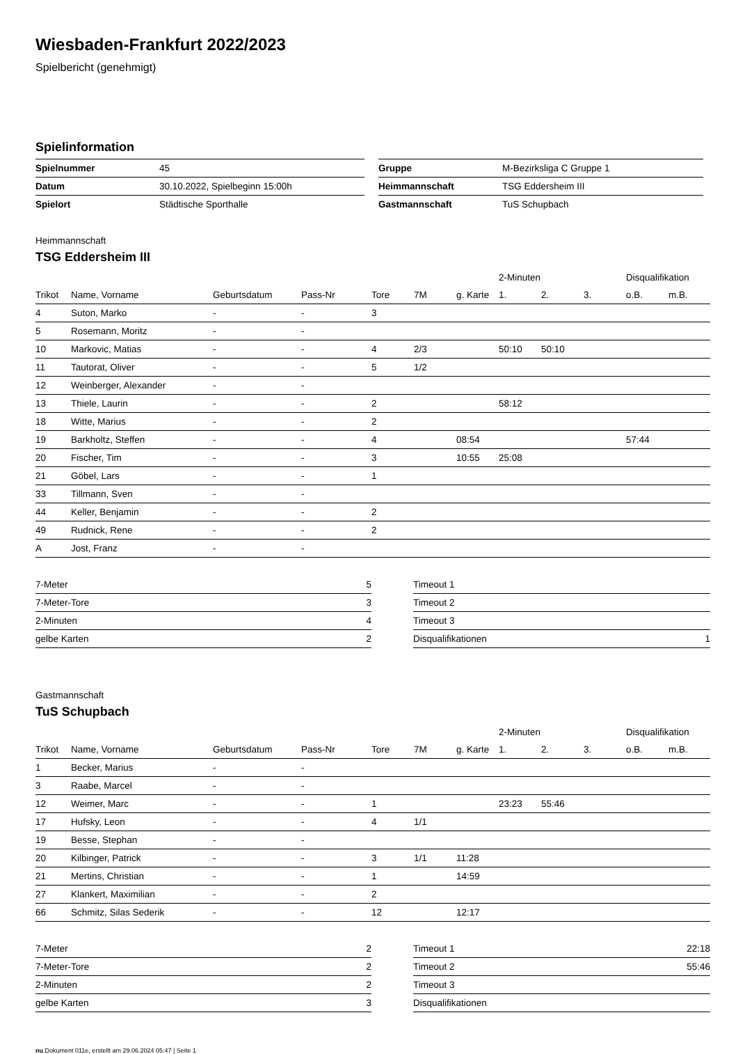Wiesbaden-Frankfurt 2022/2023
Spielbericht (genehmigt)
Spielinformation
| Spielnummer | 45 | | Gruppe | M-Bezirksliga C Gruppe 1 |
| Datum | 30.10.2022, Spielbeginn 15:00h | | Heimmannschaft | TSG Eddersheim III |
| Spielort | Städtische Sporthalle | | Gastmannschaft | TuS Schupbach |
Heimmannschaft
TSG Eddersheim III
| | | | | | | | 2-Minuten | | | Disqualifikation | |
| Trikot | Name, Vorname | Geburtsdatum | Pass-Nr | Tore | 7M | g. Karte | 1. | 2. | 3. | o.B. | m.B. |
| 4 | Suton, Marko | - | - | 3 | | | | | | | |
| 5 | Rosemann, Moritz | - | - | | | | | | | | |
| 10 | Markovic, Matias | - | - | 4 | 2/3 | | 50:10 | 50:10 | | | |
| 11 | Tautorat, Oliver | - | - | 5 | 1/2 | | | | | | |
| 12 | Weinberger, Alexander | - | - | | | | | | | | |
| 13 | Thiele, Laurin | - | - | 2 | | | 58:12 | | | | |
| 18 | Witte, Marius | - | - | 2 | | | | | | | |
| 19 | Barkholtz, Steffen | - | - | 4 | | 08:54 | | | | 57:44 | |
| 20 | Fischer, Tim | - | - | 3 | | 10:55 | 25:08 | | | | |
| 21 | Göbel, Lars | - | - | 1 | | | | | | | |
| 33 | Tillmann, Sven | - | - | | | | | | | | |
| 44 | Keller, Benjamin | - | - | 2 | | | | | | | |
| 49 | Rudnick, Rene | - | - | 2 | | | | | | | |
| A | Jost, Franz | - | - | | | | | | | | |
| 7-Meter | 5 |
| 7-Meter-Tore | 3 |
| 2-Minuten | 4 |
| gelbe Karten | 2 |
| Timeout 1 | |
| Timeout 2 | |
| Timeout 3 | |
| Disqualifikationen | 1 |
Gastmannschaft
TuS Schupbach
| | | | | | | | 2-Minuten | | | Disqualifikation | |
| Trikot | Name, Vorname | Geburtsdatum | Pass-Nr | Tore | 7M | g. Karte | 1. | 2. | 3. | o.B. | m.B. |
| 1 | Becker, Marius | - | - | | | | | | | | |
| 3 | Raabe, Marcel | - | - | | | | | | | | |
| 12 | Weimer, Marc | - | - | 1 | | | 23:23 | 55:46 | | | |
| 17 | Hufsky, Leon | - | - | 4 | 1/1 | | | | | | |
| 19 | Besse, Stephan | - | - | | | | | | | | |
| 20 | Kilbinger, Patrick | - | - | 3 | 1/1 | 11:28 | | | | | |
| 21 | Mertins, Christian | - | - | 1 | | 14:59 | | | | | |
| 27 | Klankert, Maximilian | - | - | 2 | | | | | | | |
| 66 | Schmitz, Silas Sederik | - | - | 12 | | 12:17 | | | | | |
| 7-Meter | 2 |
| 7-Meter-Tore | 2 |
| 2-Minuten | 2 |
| gelbe Karten | 3 |
| Timeout 1 | 22:18 |
| Timeout 2 | 55:46 |
| Timeout 3 | |
| Disqualifikationen | |
nu.Dokument 011e, erstellt am 29.06.2024 05:47 | Seite 1